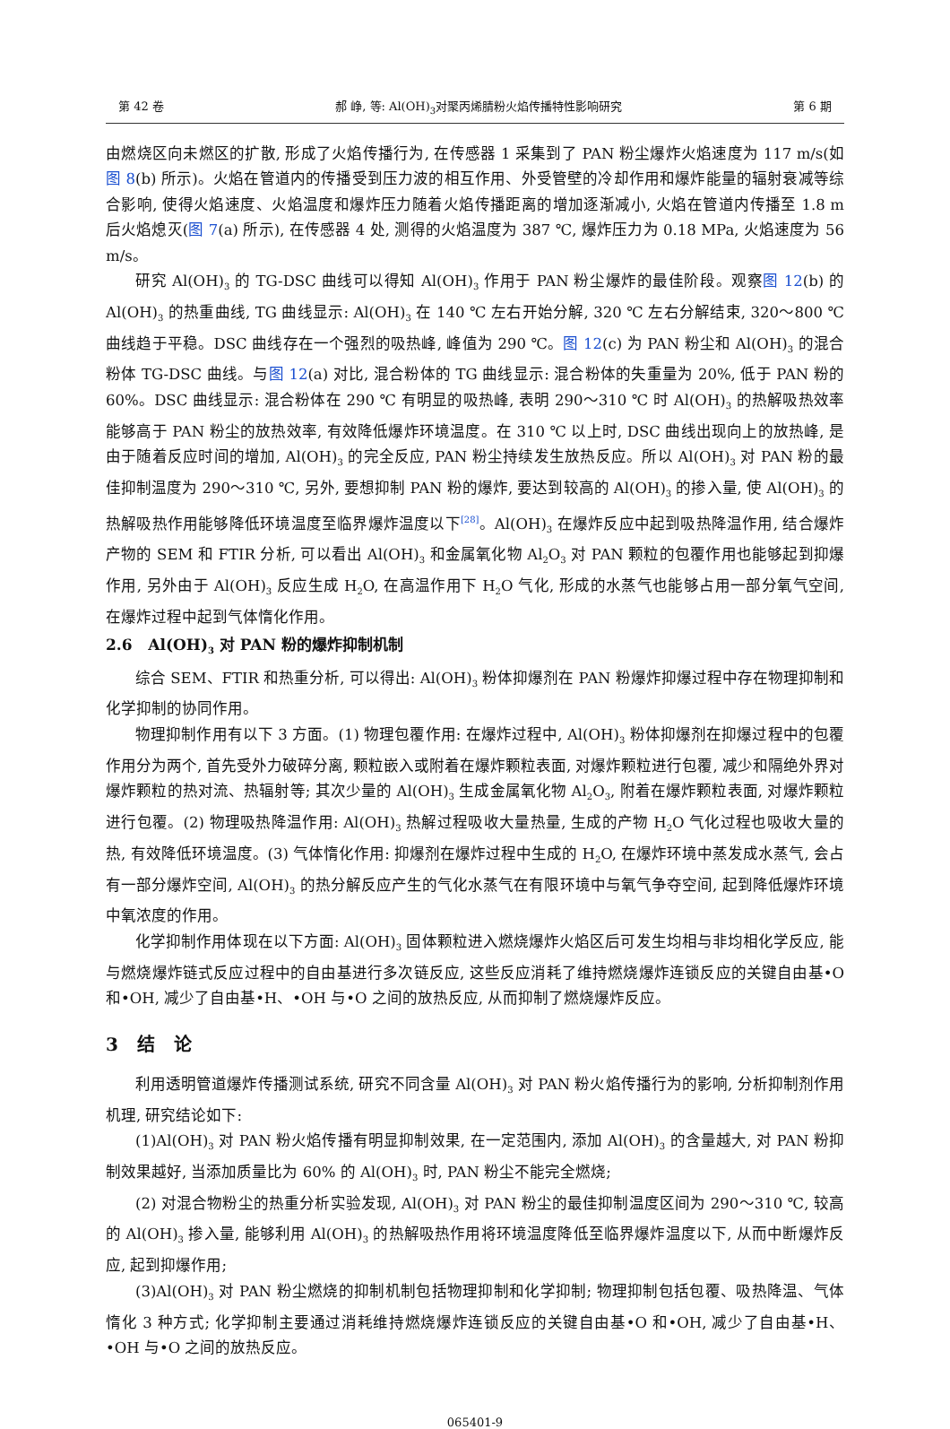第 42 卷 郝 峥, 等: Al(OH)<sub>3</sub>对聚丙烯腈粉火焰传播特性影响研究 第 6 期
由燃烧区向未燃区的扩散, 形成了火焰传播行为, 在传感器 1 采集到了 PAN 粉尘爆炸火焰速度为 117 m/s(如图 8(b) 所示)。火焰在管道内的传播受到压力波的相互作用、外受管壁的冷却作用和爆炸能量的辐射衰减等综合影响, 使得火焰速度、火焰温度和爆炸压力随着火焰传播距离的增加逐渐减小, 火焰在管道内传播至 1.8 m 后火焰熄灭(图 7(a) 所示), 在传感器 4 处, 测得的火焰温度为 387 ℃, 爆炸压力为 0.18 MPa, 火焰速度为 56 m/s。
研究 Al(OH)<sub>3</sub> 的 TG-DSC 曲线可以得知 Al(OH)<sub>3</sub> 作用于 PAN 粉尘爆炸的最佳阶段。观察图 12(b) 的 Al(OH)<sub>3</sub> 的热重曲线, TG 曲线显示: Al(OH)<sub>3</sub> 在 140 ℃ 左右开始分解, 320 ℃ 左右分解结束, 320～800 ℃ 曲线趋于平稳。DSC 曲线存在一个强烈的吸热峰, 峰值为 290 ℃。图 12(c) 为 PAN 粉尘和 Al(OH)<sub>3</sub> 的混合粉体 TG-DSC 曲线。与图 12(a) 对比, 混合粉体的 TG 曲线显示: 混合粉体的失重量为 20%, 低于 PAN 粉的 60%。DSC 曲线显示: 混合粉体在 290 ℃ 有明显的吸热峰, 表明 290～310 ℃ 时 Al(OH)<sub>3</sub> 的热解吸热效率能够高于 PAN 粉尘的放热效率, 有效降低爆炸环境温度。在 310 ℃ 以上时, DSC 曲线出现向上的放热峰, 是由于随着反应时间的增加, Al(OH)<sub>3</sub> 的完全反应, PAN 粉尘持续发生放热反应。所以 Al(OH)<sub>3</sub> 对 PAN 粉的最佳抑制温度为 290～310 ℃, 另外, 要想抑制 PAN 粉的爆炸, 要达到较高的 Al(OH)<sub>3</sub> 的掺入量, 使 Al(OH)<sub>3</sub> 的热解吸热作用能够降低环境温度至临界爆炸温度以下<sup>[28]</sup>。Al(OH)<sub>3</sub> 在爆炸反应中起到吸热降温作用, 结合爆炸产物的 SEM 和 FTIR 分析, 可以看出 Al(OH)<sub>3</sub> 和金属氧化物 Al<sub>2</sub>O<sub>3</sub> 对 PAN 颗粒的包覆作用也能够起到抑爆作用, 另外由于 Al(OH)<sub>3</sub> 反应生成 H<sub>2</sub>O, 在高温作用下 H<sub>2</sub>O 气化, 形成的水蒸气也能够占用一部分氧气空间, 在爆炸过程中起到气体惰化作用。
2.6 Al(OH)<sub>3</sub> 对 PAN 粉的爆炸抑制机制
综合 SEM、FTIR 和热重分析, 可以得出: Al(OH)<sub>3</sub> 粉体抑爆剂在 PAN 粉爆炸抑爆过程中存在物理抑制和化学抑制的协同作用。
物理抑制作用有以下 3 方面。(1) 物理包覆作用: 在爆炸过程中, Al(OH)<sub>3</sub> 粉体抑爆剂在抑爆过程中的包覆作用分为两个, 首先受外力破碎分离, 颗粒嵌入或附着在爆炸颗粒表面, 对爆炸颗粒进行包覆, 减少和隔绝外界对爆炸颗粒的热对流、热辐射等; 其次少量的 Al(OH)<sub>3</sub> 生成金属氧化物 Al<sub>2</sub>O<sub>3</sub>, 附着在爆炸颗粒表面, 对爆炸颗粒进行包覆。(2) 物理吸热降温作用: Al(OH)<sub>3</sub> 热解过程吸收大量热量, 生成的产物 H<sub>2</sub>O 气化过程也吸收大量的热, 有效降低环境温度。(3) 气体惰化作用: 抑爆剂在爆炸过程中生成的 H<sub>2</sub>O, 在爆炸环境中蒸发成水蒸气, 会占有一部分爆炸空间, Al(OH)<sub>3</sub> 的热分解反应产生的气化水蒸气在有限环境中与氧气争夺空间, 起到降低爆炸环境中氧浓度的作用。
化学抑制作用体现在以下方面: Al(OH)<sub>3</sub> 固体颗粒进入燃烧爆炸火焰区后可发生均相与非均相化学反应, 能与燃烧爆炸链式反应过程中的自由基进行多次链反应, 这些反应消耗了维持燃烧爆炸连锁反应的关键自由基•O 和•OH, 减少了自由基•H、•OH 与•O 之间的放热反应, 从而抑制了燃烧爆炸反应。
3 结 论
利用透明管道爆炸传播测试系统, 研究不同含量 Al(OH)<sub>3</sub> 对 PAN 粉火焰传播行为的影响, 分析抑制剂作用机理, 研究结论如下:
(1)Al(OH)<sub>3</sub> 对 PAN 粉火焰传播有明显抑制效果, 在一定范围内, 添加 Al(OH)<sub>3</sub> 的含量越大, 对 PAN 粉抑制效果越好, 当添加质量比为 60% 的 Al(OH)<sub>3</sub> 时, PAN 粉尘不能完全燃烧;
(2) 对混合物粉尘的热重分析实验发现, Al(OH)<sub>3</sub> 对 PAN 粉尘的最佳抑制温度区间为 290～310 ℃, 较高的 Al(OH)<sub>3</sub> 掺入量, 能够利用 Al(OH)<sub>3</sub> 的热解吸热作用将环境温度降低至临界爆炸温度以下, 从而中断爆炸反应, 起到抑爆作用;
(3)Al(OH)<sub>3</sub> 对 PAN 粉尘燃烧的抑制机制包括物理抑制和化学抑制; 物理抑制包括包覆、吸热降温、气体惰化 3 种方式; 化学抑制主要通过消耗维持燃烧爆炸连锁反应的关键自由基•O 和•OH, 减少了自由基•H、•OH 与•O 之间的放热反应。
065401-9